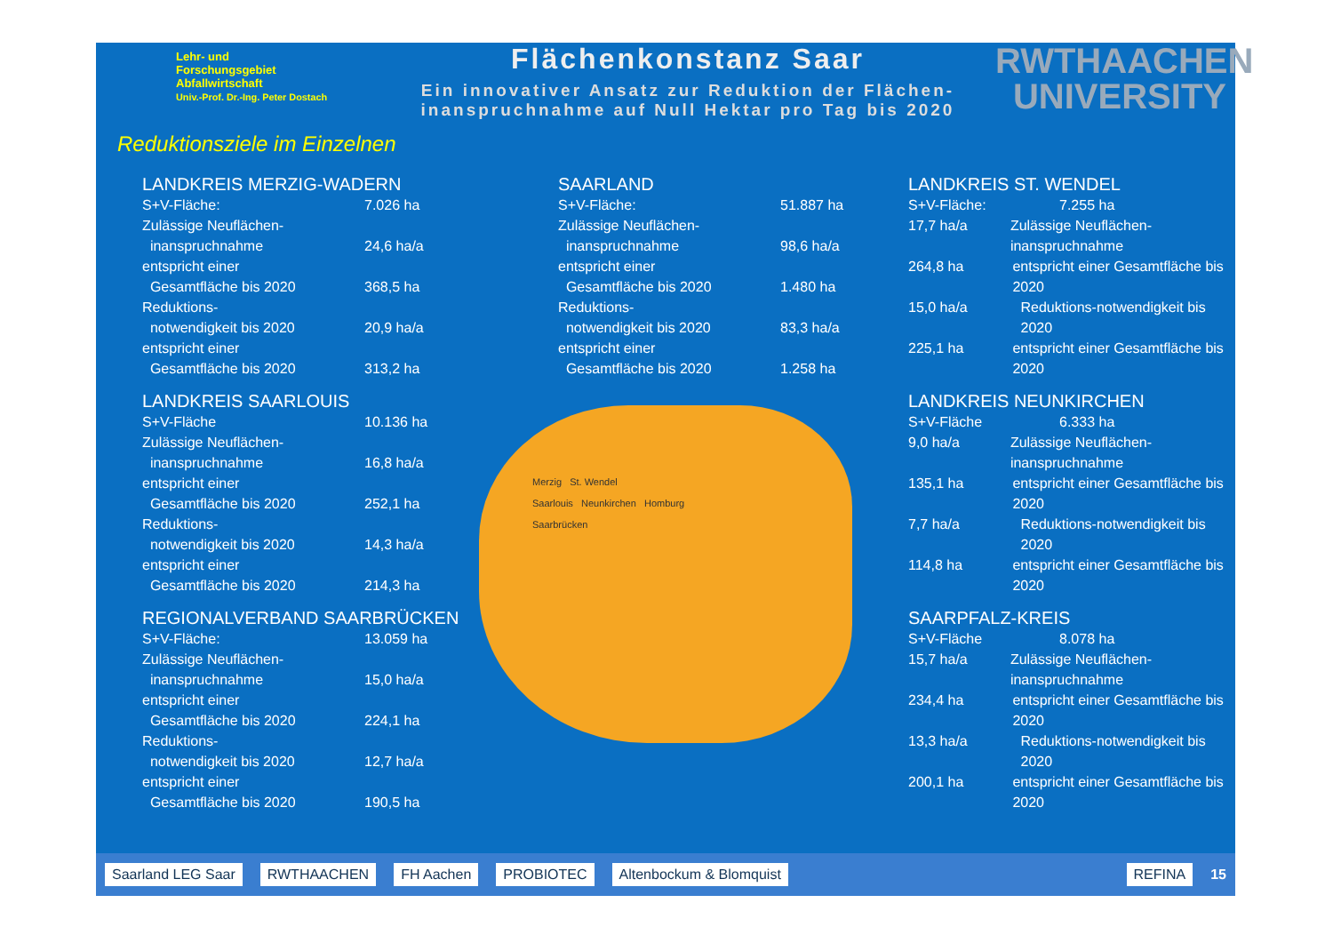Lehr- und
Forschungsgebiet
Abfallwirtschaft
Univ.-Prof. Dr.-Ing. Peter Dostach
Flächenkonstanz Saar
Ein innovativer Ansatz zur Reduktion der Flächen-
inanspruchnahme auf Null Hektar pro Tag bis 2020
RWTHAACHEN
UNIVERSITY
Reduktionsziele im Einzelnen
LANDKREIS MERZIG-WADERN
S+V-Fläche: 7.026 ha
Zulässige Neuflächen-
inanspruchnahme 24,6 ha/a
entspricht einer
Gesamtfläche bis 2020 368,5 ha
Reduktions-
notwendigkeit bis 2020 20,9 ha/a
entspricht einer
Gesamtfläche bis 2020 313,2 ha
LANDKREIS SAARLOUIS
S+V-Fläche 10.136 ha
Zulässige Neuflächen-
inanspruchnahme 16,8 ha/a
entspricht einer
Gesamtfläche bis 2020 252,1 ha
Reduktions-
notwendigkeit bis 2020 14,3 ha/a
entspricht einer
Gesamtfläche bis 2020 214,3 ha
REGIONALVERBAND SAARBRÜCKEN
S+V-Fläche: 13.059 ha
Zulässige Neuflächen-
inanspruchnahme 15,0 ha/a
entspricht einer
Gesamtfläche bis 2020 224,1 ha
Reduktions-
notwendigkeit bis 2020 12,7 ha/a
entspricht einer
Gesamtfläche bis 2020 190,5 ha
SAARLAND
S+V-Fläche: 51.887 ha
Zulässige Neuflächen-
inanspruchnahme 98,6 ha/a
entspricht einer
Gesamtfläche bis 2020 1.480 ha
Reduktions-
notwendigkeit bis 2020 83,3 ha/a
entspricht einer
Gesamtfläche bis 2020 1.258 ha
Merzig St. Wendel
Saarlouis Neunkirchen Homburg
Saarbrücken
LANDKREIS ST. WENDEL
S+V-Fläche: 7.255 ha
17,7 ha/a Zulässige Neuflächen-inanspruchnahme
264,8 ha entspricht einer Gesamtfläche bis 2020
15,0 ha/a Reduktions-notwendigkeit bis 2020
225,1 ha entspricht einer Gesamtfläche bis 2020
LANDKREIS NEUNKIRCHEN
S+V-Fläche 6.333 ha
9,0 ha/a Zulässige Neuflächen-inanspruchnahme
135,1 ha entspricht einer Gesamtfläche bis 2020
7,7 ha/a Reduktions-notwendigkeit bis 2020
114,8 ha entspricht einer Gesamtfläche bis 2020
SAARPFALZ-KREIS
S+V-Fläche 8.078 ha
15,7 ha/a Zulässige Neuflächen-inanspruchnahme
234,4 ha entspricht einer Gesamtfläche bis 2020
13,3 ha/a Reduktions-notwendigkeit bis 2020
200,1 ha entspricht einer Gesamtfläche bis 2020
Saarland LEG Saar RWTHAACHEN FH Aachen PROBIOTEC Altenbockum & Blomquist REFINA 15